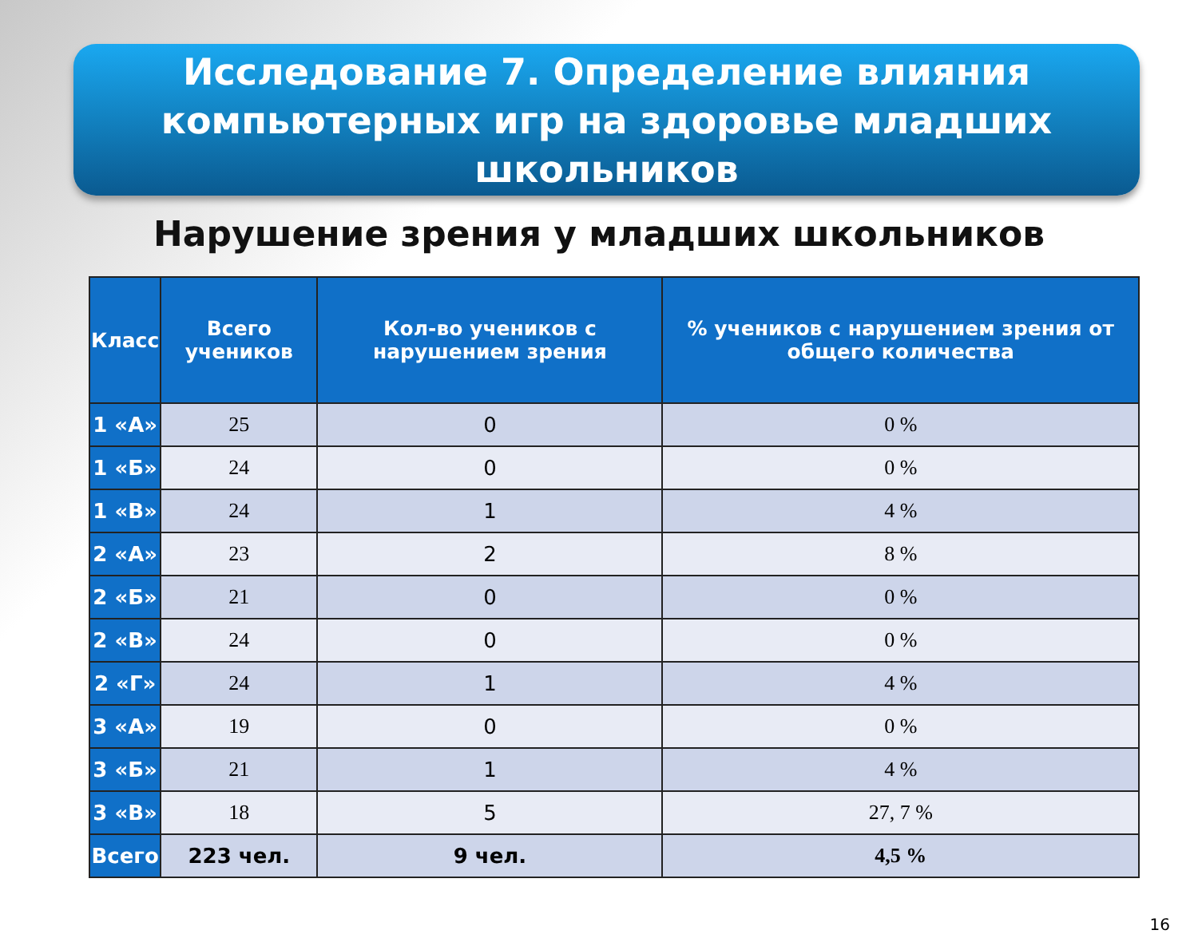Исследование 7. Определение влияния компьютерных игр на здоровье младших школьников
Нарушение зрения у младших школьников
| Класс | Всего учеников | Кол-во учеников с нарушением зрения | % учеников с нарушением зрения от общего количества |
| --- | --- | --- | --- |
| 1 «А» | 25 | 0 | 0 % |
| 1 «Б» | 24 | 0 | 0 % |
| 1 «В» | 24 | 1 | 4 % |
| 2 «А» | 23 | 2 | 8 % |
| 2 «Б» | 21 | 0 | 0 % |
| 2 «В» | 24 | 0 | 0 % |
| 2 «Г» | 24 | 1 | 4 % |
| 3 «А» | 19 | 0 | 0 % |
| 3 «Б» | 21 | 1 | 4 % |
| 3 «В» | 18 | 5 | 27, 7 % |
| Всего | 223 чел. | 9 чел. | 4,5 % |
16